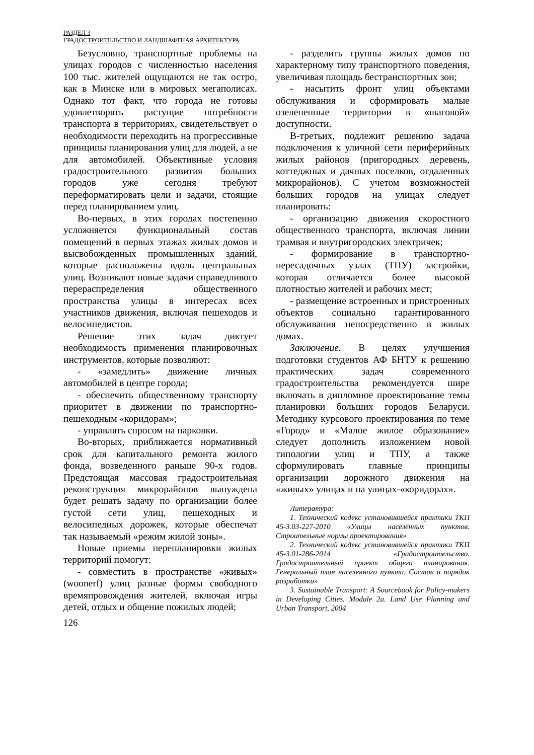РАЗДЕЛ 3
ГРАДОСТРОИТЕЛЬСТВО И ЛАНДШАФТНАЯ АРХИТЕКТУРА
Безусловно, транспортные проблемы на улицах городов с численностью населения 100 тыс. жителей ощущаются не так остро, как в Минске или в мировых мегаполисах. Однако тот факт, что города не готовы удовлетворять растущие потребности транспорта в территориях, свидетельствует о необходимости переходить на прогрессивные принципы планирования улиц для людей, а не для автомобилей. Объективные условия градостроительного развития больших городов уже сегодня требуют переформатировать цели и задачи, стоящие перед планированием улиц.
Во-первых, в этих городах постепенно усложняется функциональный состав помещений в первых этажах жилых домов и высвобожденных промышленных зданий, которые расположены вдоль центральных улиц. Возникают новые задачи справедливого перераспределения общественного пространства улицы в интересах всех участников движения, включая пешеходов и велосипедистов.
Решение этих задач диктует необходимость применения планировочных инструментов, которые позволяют:
- «замедлить» движение личных автомобилей в центре города;
- обеспечить общественному транспорту приоритет в движении по транспортно-пешеходным «коридорам»;
- управлять спросом на парковки.
Во-вторых, приближается нормативный срок для капитального ремонта жилого фонда, возведенного раньше 90-х годов. Предстоящая массовая градостроительная реконструкция микрорайонов вынуждена будет решать задачу по организации более густой сети улиц, пешеходных и велосипедных дорожек, которые обеспечат так называемый «режим жилой зоны».
Новые приемы перепланировки жилых территорий помогут:
- совместить в пространстве «живых» (woonerf) улиц разные формы свободного времяпровождения жителей, включая игры детей, отдых и общение пожилых людей;
- разделить группы жилых домов по характерному типу транспортного поведения, увеличивая площадь бестранспортных зон;
- насытить фронт улиц объектами обслуживания и сформировать малые озелененные территории в «шаговой» доступности.
В-третьих, подлежит решению задача подключения к уличной сети периферийных жилых районов (пригородных деревень, коттеджных и дачных поселков, отдаленных микрорайонов). С учетом возможностей больших городов на улицах следует планировать:
- организацию движения скоростного общественного транспорта, включая линии трамвая и внутригородских электричек;
- формирование в транспортно-пересадочных узлах (ТПУ) застройки, которая отличается более высокой плотностью жителей и рабочих мест;
- размещение встроенных и пристроенных объектов социально гарантированного обслуживания непосредственно в жилых домах.
Заключение. В целях улучшения подготовки студентов АФ БНТУ к решению практических задач современного градостроительства рекомендуется шире включать в дипломное проектирование темы планировки больших городов Беларуси. Методику курсового проектирования по теме «Город» и «Малое жилое образование» следует дополнить изложением новой типологии улиц и ТПУ, а также сформулировать главные принципы организации дорожного движения на «живых» улицах и на улицах-«коридорах».
Литература:
1. Технический кодекс установившейся практики ТКП 45-3.03-227-2010 «Улицы населённых пунктов. Строительные нормы проектирования»
2. Технический кодекс установившейся практики ТКП 45-3.01-286-2014 «Градостроительство. Градостроительный проект общего планирования. Генеральный план населенного пункта. Состав и порядок разработки»
3. Sustainable Transport: A Sourcebook for Policy-makers in Developing Cities. Module 2a. Land Use Planning and Urban Transport, 2004
126